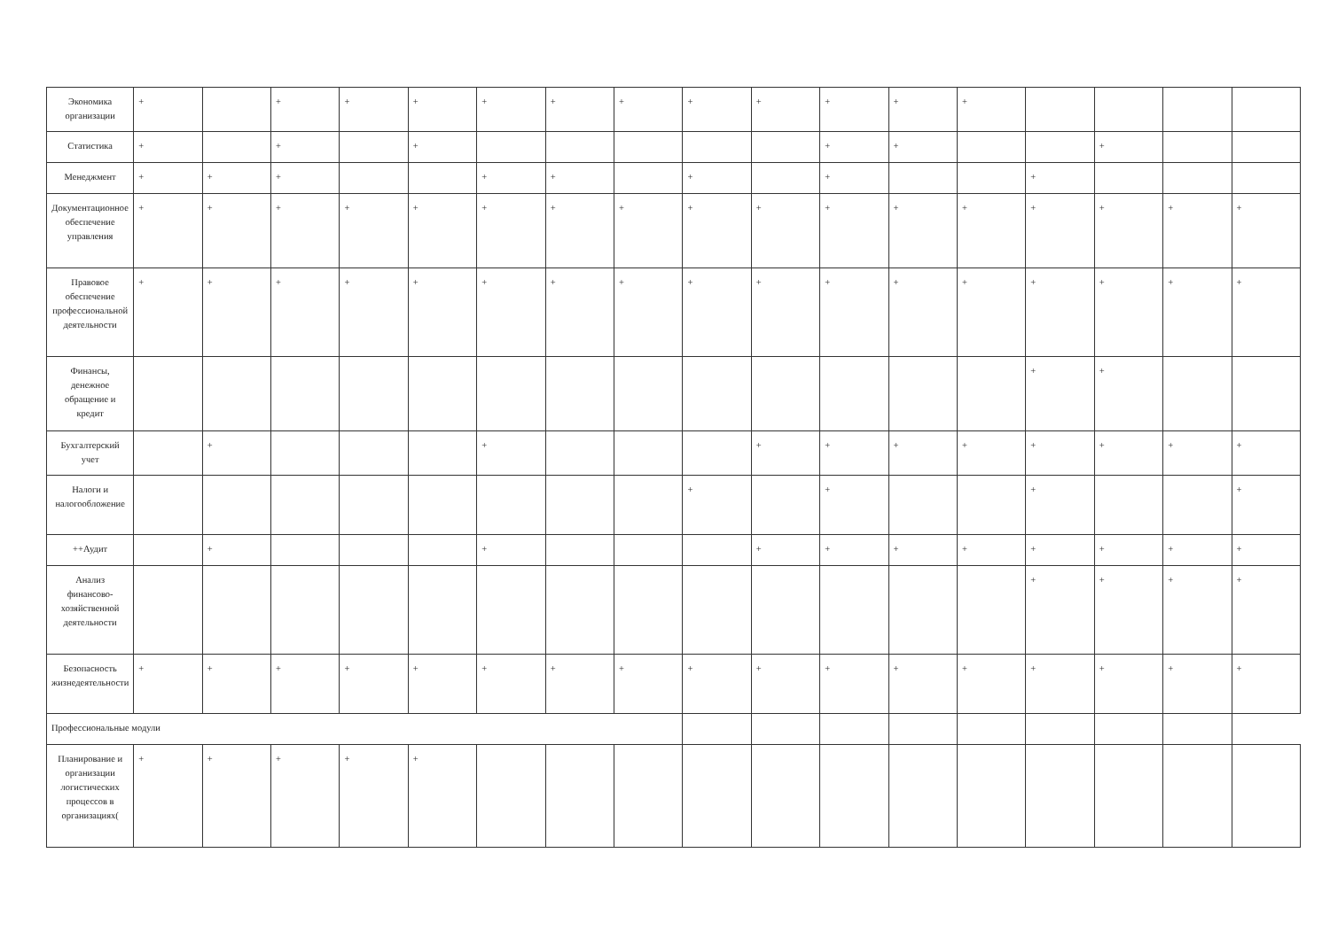| Экономика организации | + | | + | + | + | + | + | + | + | + | + | + | + | | | | |
| Статистика | + | | + | | + | | | | | | + | + | | | + | | |
| Менеджмент | + | + | + | | | + | + | | + | | + | | | + | | | |
| Документационное обеспечение управления | + | + | + | + | + | + | + | + | + | + | + | + | + | + | + | + | + |
| Правовое обеспечение профессиональной деятельности | + | + | + | + | + | + | + | + | + | + | + | + | + | + | + | + | + |
| Финансы, денежное обращение и кредит | | | | | | | | | | | | | | + | + | | |
| Бухгалтерский учет | | + | | | | + | | | | + | + | + | + | + | + | + | + |
| Налоги и налогообложение | | | | | | | | | + | | + | | | + | | | + |
| ++Аудит | | + | | | | + | | | | + | + | + | + | + | + | + | + |
| Анализ финансово-хозяйственной деятельности | | | | | | | | | | | | | | + | + | + | + |
| Безопасность жизнедеятельности | + | + | + | + | + | + | + | + | + | + | + | + | + | + | + | + | + |
| Профессиональные модули | | | | | | | | | | | | | | | | | |
| Планирование и организации логистических процессов в организациях( | + | + | + | + | + | | | | | | | | | | | | |